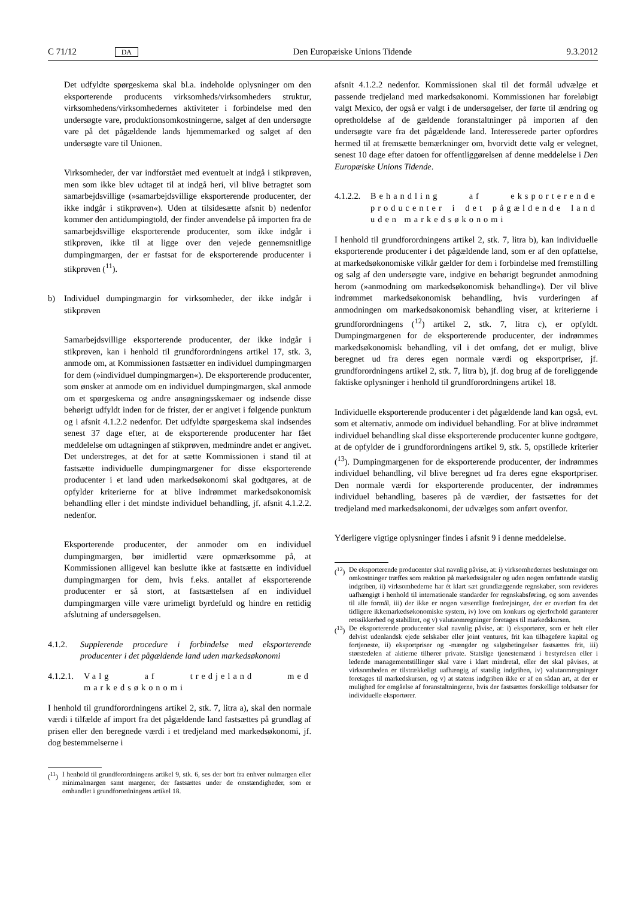C 71/12 DA Den Europæiske Unions Tidende 9.3.2012
Det udfyldte spørgeskema skal bl.a. indeholde oplysninger om den eksporterende producents virksomheds/virksomhe­ders struktur, virksomhedens/virksomhedernes aktiviteter i forbindelse med den undersøgte vare, produktionsomkost­ningerne, salget af den undersøgte vare på det pågældende lands hjemmemarked og salget af den undersøgte vare til Unionen.
Virksomheder, der var indforstået med eventuelt at indgå i stikprøven, men som ikke blev udtaget til at indgå heri, vil blive betragtet som samarbejdsvillige (»samarbejdsvillige eksporterende producenter, der ikke indgår i stikprøven«). Uden at tilsidesætte afsnit b) nedenfor kommer den anti­dumpingtold, der finder anvendelse på importen fra de samarbejdsvillige eksporterende producenter, som ikke indgår i stikprøven, ikke til at ligge over den vejede gennemsnitlige dumpingmargen, der er fastsat for de eksporterende producenter i stikprøven (<sup>11</sup>).
b) Individuel dumpingmargin for virksomheder, der ikke indgår i stikprøven
Samarbejdsvillige eksporterende producenter, der ikke indgår i stikprøven, kan i henhold til grundforordningens artikel 17, stk. 3, anmode om, at Kommissionen fastsætter en individuel dumpingmargen for dem (»individuel dumpingmargen«). De eksporterende producenter, som ønsker at anmode om en individuel dumpingmargen, skal anmode om et spørgeskema og andre ansøgningsskemaer og indsende disse behørigt udfyldt inden for de frister, der er angivet i følgende punktum og i afsnit 4.1.2.2 nedenfor. Det udfyldte spørgeskema skal indsendes senest 37 dage efter, at de eksporterende producenter har fået meddelelse om udtagningen af stikprøven, medmindre andet er angivet. Det understreges, at det for at sætte Kommissionen i stand til at fastsætte individuelle dumpingmargener for disse eksporterende producenter i et land uden markedsøkonomi skal godtgøres, at de opfylder kriterierne for at blive indrømmet markedsøkonomisk behandling eller i det mindste individuel behandling, jf. afsnit 4.1.2.2. nedenfor.
Eksporterende producenter, der anmoder om en individuel dumpingmargen, bør imidlertid være opmærksomme på, at Kommissionen alligevel kan beslutte ikke at fastsætte en individuel dumpingmargen for dem, hvis f.eks. antallet af eksporterende producenter er så stort, at fastsættelsen af en individuel dumpingmargen ville være urimeligt byrdefuld og hindre en rettidig afslutning af undersøgelsen.
4.1.2. Supplerende procedure i forbindelse med eksporterende producenter i det pågældende land uden markedsøkonomi
4.1.2.1. Valg af tredjeland med markedsøkonomi
I henhold til grundforordningens artikel 2, stk. 7, litra a), skal den normale værdi i tilfælde af import fra det pågældende land fastsættes på grundlag af prisen eller den beregnede værdi i et tredjeland med markedsøkonomi, jf. dog bestemmelserne i
(<sup>11</sup>) I henhold til grundforordningens artikel 9, stk. 6, ses der bort fra enhver nulmargen eller minimalmargen samt margener, der fast­sættes under de omstændigheder, som er omhandlet i grundforord­ningens artikel 18.
afsnit 4.1.2.2 nedenfor. Kommissionen skal til det formål udvælge et passende tredjeland med markedsøkonomi. Kommis­sionen har foreløbigt valgt Mexico, der også er valgt i de under­søgelser, der førte til ændring og opretholdelse af de gældende foranstaltninger på importen af den undersøgte vare fra det pågældende land. Interesserede parter opfordres hermed til at fremsætte bemærkninger om, hvorvidt dette valg er velegnet, senest 10 dage efter datoen for offentliggørelsen af denne meddelelse i Den Europæiske Unions Tidende.
4.1.2.2. Behandling af eksporterende producenter i det pågældende land uden markedsøkonomi
I henhold til grundforordningens artikel 2, stk. 7, litra b), kan individuelle eksporterende producenter i det pågældende land, som er af den opfattelse, at markedsøkonomiske vilkår gælder for dem i forbindelse med fremstilling og salg af den undersøgte vare, indgive en behørigt begrundet anmodning herom (»an­modning om markedsøkonomisk behandling«). Der vil blive indrømmet markedsøkonomisk behandling, hvis vurderingen af anmodningen om markedsøkonomisk behandling viser, at kriterierne i grundforordningens (<sup>12</sup>) artikel 2, stk. 7, litra c), er opfyldt. Dumpingmargenen for de eksporterende producen­ter, der indrømmes markedsøkonomisk behandling, vil i det omfang, det er muligt, blive beregnet ud fra deres egen normale værdi og eksportpriser, jf. grundforordningens artikel 2, stk. 7, litra b), jf. dog brug af de foreliggende faktiske oplys­ninger i henhold til grundforordningens artikel 18.
Individuelle eksporterende producenter i det pågældende land kan også, evt. som et alternativ, anmode om individuel behand­ling. For at blive indrømmet individuel behandling skal disse eksporterende producenter kunne godtgøre, at de opfylder de i grundforordningens artikel 9, stk. 5, opstillede kriterier (<sup>13</sup>). Dumpingmargenen for de eksporterende producenter, der indrømmes individuel behandling, vil blive beregnet ud fra deres egne eksportpriser. Den normale værdi for eksporterende producenter, der indrømmes individuel behandling, baseres på de værdier, der fastsættes for det tredjeland med markedsøko­nomi, der udvælges som anført ovenfor.
Yderligere vigtige oplysninger findes i afsnit 9 i denne medde­lelse.
(<sup>12</sup>) De eksporterende producenter skal navnlig påvise, at: i) virksomhe­dernes beslutninger om omkostninger træffes som reaktion på markedssignaler og uden nogen omfattende statslig indgriben, ii) virksomhederne har ét klart sæt grundlæggende regnskaber, som revideres uafhængigt i henhold til internationale standarder for regnskabsføring, og som anvendes til alle formål, iii) der ikke er nogen væsentlige fordrejninger, der er overført fra det tidligere ikkemarkedsøkonomiske system, iv) love om konkurs og ejerfor­hold garanterer retssikkerhed og stabilitet, og v) valutaomregninger foretages til markedskursen.
(<sup>13</sup>) De eksporterende producenter skal navnlig påvise, at: i) eksportører, som er helt eller delvist udenlandsk ejede selskaber eller joint ventures, frit kan tilbageføre kapital og fortjeneste, ii) eksportpriser og -mængder og salgsbetingelser fastsættes frit, iii) størstedelen af aktierne tilhører private. Statslige tjenestemænd i bestyrelsen eller i ledende managementstillinger skal være i klart mindretal, eller det skal påvises, at virksomheden er tilstrækkeligt uafhængig af statslig indgriben, iv) valutaomregninger foretages til markedskursen, og v) at statens indgriben ikke er af en sådan art, at der er mulighed for omgåelse af foranstaltningerne, hvis der fastsættes forskellige told­satser for individuelle eksportører.